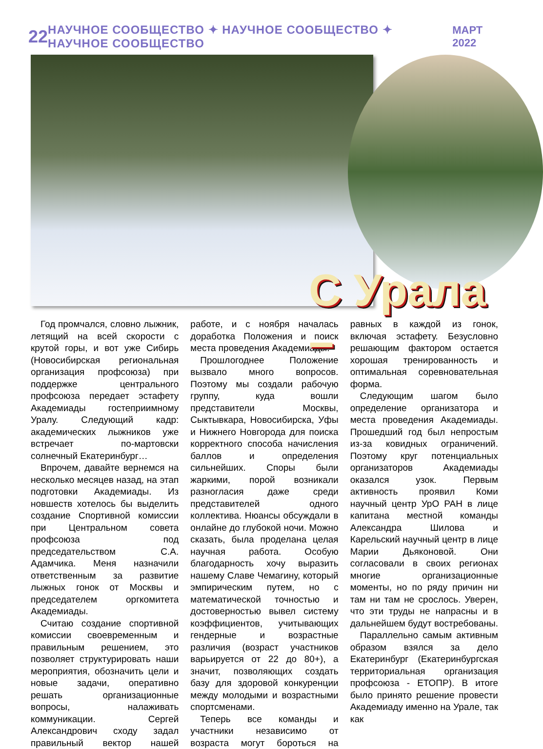22 НАУЧНОЕ СООБЩЕСТВО ✦ НАУЧНОЕ СООБЩЕСТВО ✦ НАУЧНОЕ СООБЩЕСТВО МАРТ 2022
С Урала –
Год промчался, словно лыжник, летящий на всей скорости с крутой горы, и вот уже Сибирь (Новосибирская региональная организация профсоюза) при поддержке центрального профсоюза передает эстафету Академиады гостеприимному Уралу. Следующий кадр: академических лыжников уже встречает по-мартовски солнечный Екатеринбург…
Впрочем, давайте вернемся на несколько месяцев назад, на этап подготовки Академиады. Из новшеств хотелось бы выделить создание Спортивной комиссии при Центральном совета профсоюза под председательством С.А. Адамчика. Меня назначили ответственным за развитие лыжных гонок от Москвы и председателем оргкомитета Академиады.
Считаю создание спортивной комиссии своевременным и правильным решением, это позволяет структурировать наши мероприятия, обозначить цели и новые задачи, оперативно решать организационные вопросы, налаживать коммуникации. Сергей Александрович сходу задал правильный вектор нашей работе, и с ноября началась доработка Положения и поиск места проведения Академиады.
Прошлогоднее Положение вызвало много вопросов. Поэтому мы создали рабочую группу, куда вошли представители Москвы, Сыктывкара, Новосибирска, Уфы и Нижнего Новгорода для поиска корректного способа начисления баллов и определения сильнейших. Споры были жаркими, порой возникали разногласия даже среди представителей одного коллектива. Нюансы обсуждали в онлайне до глубокой ночи. Можно сказать, была проделана целая научная работа. Особую благодарность хочу выразить нашему Славе Чемагину, который эмпирическим путем, но с математической точностью и достоверностью вывел систему коэффициентов, учитывающих гендерные и возрастные различия (возраст участников варьируется от 22 до 80+), а значит, позволяющих создать базу для здоровой конкуренции между молодыми и возрастными спортсменами.
Теперь все команды и участники независимо от возраста могут бороться на равных в каждой из гонок, включая эстафету. Безусловно решающим фактором остается хорошая тренированность и оптимальная соревновательная форма.
Следующим шагом было определение организатора и места проведения Академиады. Прошедший год был непростым из-за ковидных ограничений. Поэтому круг потенциальных организаторов Академиады оказался узок. Первым активность проявил Коми научный центр УрО РАН в лице капитана местной команды Александра Шилова и Карельский научный центр в лице Марии Дьяконовой. Они согласовали в своих регионах многие организационные моменты, но по ряду причин ни там ни там не срослось. Уверен, что эти труды не напрасны и в дальнейшем будут востребованы.
Параллельно самым активным образом взялся за дело Екатеринбург (Екатеринбургская территориальная организация профсоюза - ЕТОПР). В итоге было принято решение провести Академиаду именно на Урале, так как